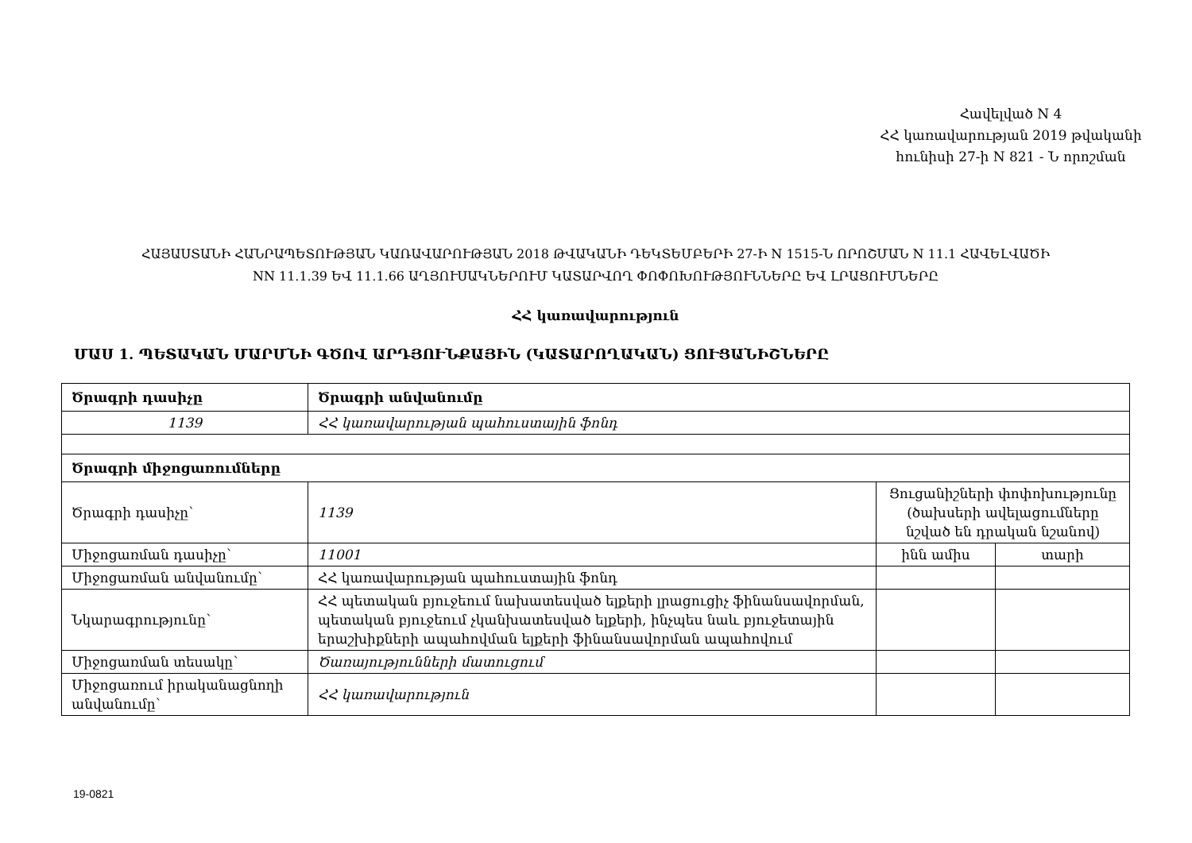Հավելված N 4
ՀՀ կառավարության 2019 թվականի
հունիսի 27-ի N 821 - Ն որոշման
ՀԱՅԱՍՏԱՆԻ ՀԱՆՐԱՊԵՏՈՒԹՅԱՆ ԿԱՌԱՎԱՐՈՒԹՅԱՆ 2018 ԹՎԱԿԱՆԻ ԴԵԿՏԵՄԲԵՐԻ 27-Ի N 1515-Ն ՈՐՈՇՄԱՆ N 11.1 ՀԱՎԵԼՎԱԾԻ
NN 11.1.39 ԵՎ 11.1.66 ԱՂՅՈՒՍԱԿՆԵՐՈՒՄ ԿԱՏԱՐՎՈՂ ՓՈՓՈԽՈՒԹՅՈՒՆՆԵՐԸ ԵՎ ԼՐԱՑՈՒՄՆԵՐԸ
ՀՀ կառավարություն
ՄԱՍ 1. ՊԵՏԱԿԱՆ ՄԱՐՄՆԻ ԳԾՈՎ ԱՐԴՅՈՒՆՔԱՅԻՆ (ԿԱՏԱՐՈՂԱԿԱՆ) ՑՈՒՑԱՆԻՇՆԵՐԸ
| Ծրագրի դասիչը | Ծրագրի անվանումը | | |
| 1139 | ՀՀ կառավարության պահուստային ֆոնդ | | |
| Ծրագրի միջոցառումները | | | |
| Ծրագրի դասիչը՝ | 1139 | Ցուցանիշների փոփոխությունը (ծախսերի ավելացումները նշված են դրական նշանով) | |
| Միջոցառման դասիչը՝ | 11001 | ինն ամիս | տարի |
| Միջոցառման անվանումը՝ | ՀՀ կառավարության պահուստային ֆոնդ | | |
| Նկարագրությունը՝ | ՀՀ պետական բյուջեում նախատեսված ելքերի լրացուցիչ ֆինանսավորման, պետական բյուջեում չկանխատեսված ելքերի, ինչպես նաև բյուջետային երաշխիքների ապահովման ելքերի ֆինանսավորման ապահովում | | |
| Միջոցառման տեսակը՝ | Ծառայությունների մատուցում | | |
| Միջոցառում իրականացնողի անվանումը՝ | ՀՀ կառավարություն | | |
19-0821